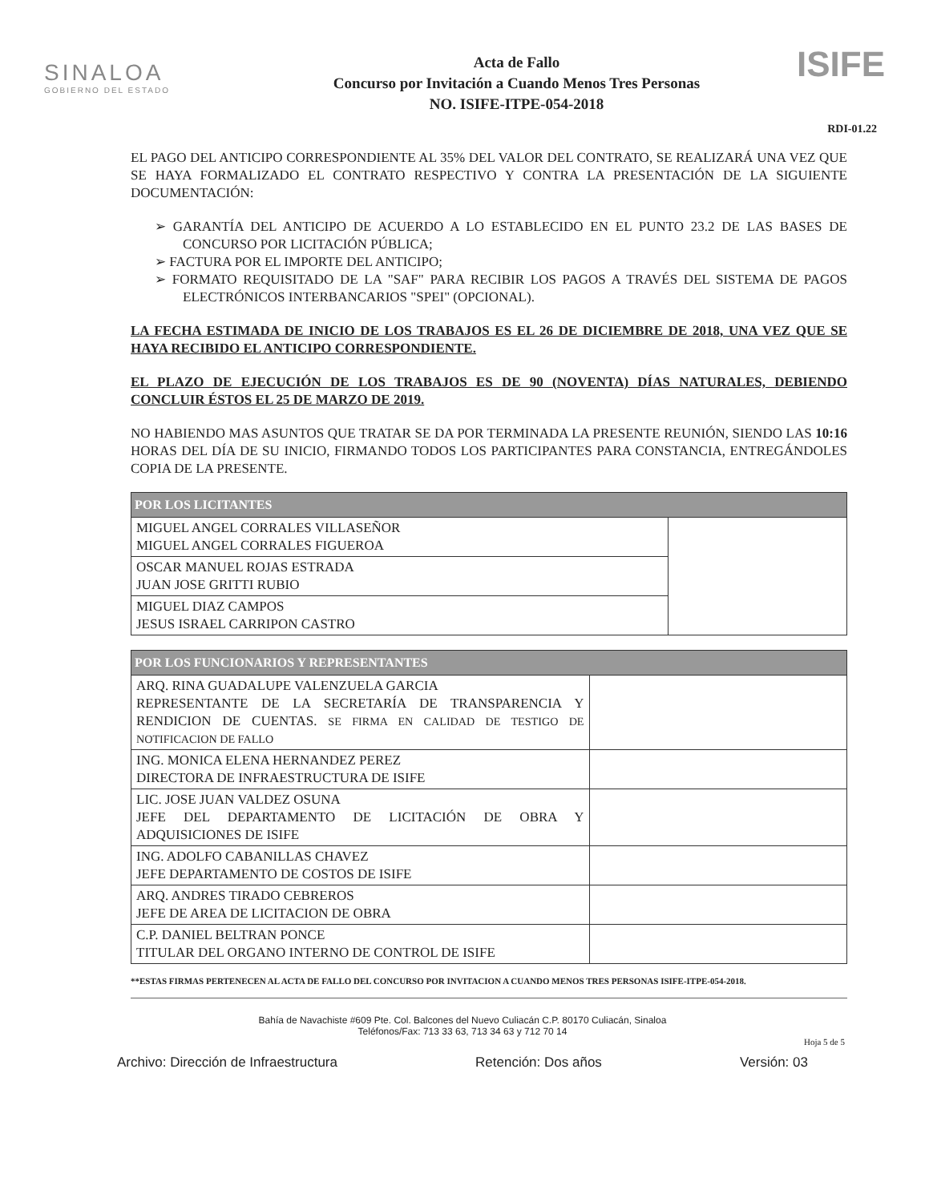SINALOA
GOBIERNO DEL ESTADO
Acta de Fallo
Concurso por Invitación a Cuando Menos Tres Personas
NO. ISIFE-ITPE-054-2018
ISIFE
RDI-01.22
EL PAGO DEL ANTICIPO CORRESPONDIENTE AL 35% DEL VALOR DEL CONTRATO, SE REALIZARÁ UNA VEZ QUE SE HAYA FORMALIZADO EL CONTRATO RESPECTIVO Y CONTRA LA PRESENTACIÓN DE LA SIGUIENTE DOCUMENTACIÓN:
➢ GARANTÍA DEL ANTICIPO DE ACUERDO A LO ESTABLECIDO EN EL PUNTO 23.2 DE LAS BASES DE CONCURSO POR LICITACIÓN PÚBLICA;
➢ FACTURA POR EL IMPORTE DEL ANTICIPO;
➢ FORMATO REQUISITADO DE LA "SAF" PARA RECIBIR LOS PAGOS A TRAVÉS DEL SISTEMA DE PAGOS ELECTRÓNICOS INTERBANCARIOS "SPEI" (OPCIONAL).
LA FECHA ESTIMADA DE INICIO DE LOS TRABAJOS ES EL 26 DE DICIEMBRE DE 2018, UNA VEZ QUE SE HAYA RECIBIDO EL ANTICIPO CORRESPONDIENTE.
EL PLAZO DE EJECUCIÓN DE LOS TRABAJOS ES DE 90 (NOVENTA) DÍAS NATURALES, DEBIENDO CONCLUIR ÉSTOS EL 25 DE MARZO DE 2019.
NO HABIENDO MAS ASUNTOS QUE TRATAR SE DA POR TERMINADA LA PRESENTE REUNIÓN, SIENDO LAS 10:16 HORAS DEL DÍA DE SU INICIO, FIRMANDO TODOS LOS PARTICIPANTES PARA CONSTANCIA, ENTREGÁNDOLES COPIA DE LA PRESENTE.
| POR LOS LICITANTES | |
| --- | --- |
| MIGUEL ANGEL CORRALES VILLASEÑOR MIGUEL ANGEL CORRALES FIGUEROA | |
| OSCAR MANUEL ROJAS ESTRADA JUAN JOSE GRITTI RUBIO | |
| MIGUEL DIAZ CAMPOS JESUS ISRAEL CARRIPON CASTRO | |
| POR LOS FUNCIONARIOS Y REPRESENTANTES | |
| --- | --- |
| ARQ. RINA GUADALUPE VALENZUELA GARCIA REPRESENTANTE DE LA SECRETARÍA DE TRANSPARENCIA Y RENDICION DE CUENTAS. SE FIRMA EN CALIDAD DE TESTIGO DE NOTIFICACION DE FALLO | |
| ING. MONICA ELENA HERNANDEZ PEREZ DIRECTORA DE INFRAESTRUCTURA DE ISIFE | |
| LIC. JOSE JUAN VALDEZ OSUNA JEFE DEL DEPARTAMENTO DE LICITACIÓN DE OBRA Y ADQUISICIONES DE ISIFE | |
| ING. ADOLFO CABANILLAS CHAVEZ JEFE DEPARTAMENTO DE COSTOS DE ISIFE | |
| ARQ. ANDRES TIRADO CEBREROS JEFE DE AREA DE LICITACION DE OBRA | |
| C.P. DANIEL BELTRAN PONCE TITULAR DEL ORGANO INTERNO DE CONTROL DE ISIFE | |
**ESTAS FIRMAS PERTENECEN AL ACTA DE FALLO DEL CONCURSO POR INVITACION A CUANDO MENOS TRES PERSONAS ISIFE-ITPE-054-2018.
Bahía de Navachiste #609 Pte. Col. Balcones del Nuevo Culiacán C.P. 80170 Culiacán, Sinaloa
Teléfonos/Fax: 713 33 63, 713 34 63 y 712 70 14
Hoja 5 de 5
Archivo: Dirección de Infraestructura Retención: Dos años Versión: 03